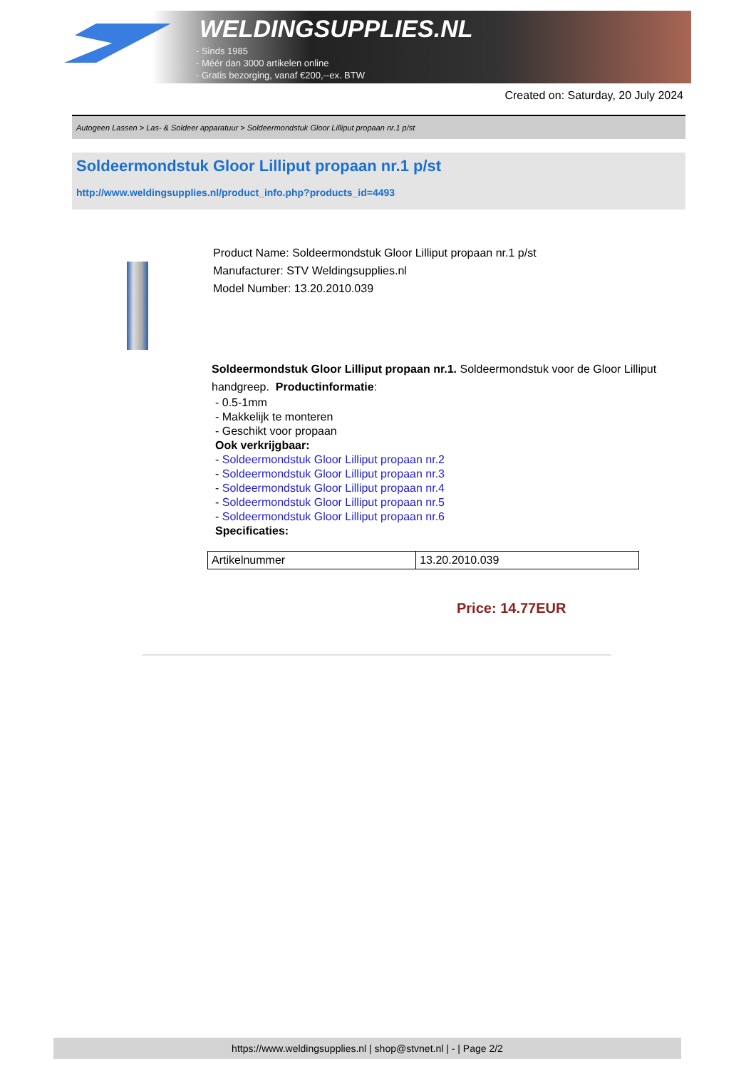WELDINGSUPPLIES.NL
- Sinds 1985
- Méér dan 3000 artikelen online
- Gratis bezorging, vanaf €200,--ex. BTW
Created on: Saturday, 20 July 2024
Autogeen Lassen > Las- & Soldeer apparatuur > Soldeermondstuk Gloor Lilliput propaan nr.1 p/st
Soldeermondstuk Gloor Lilliput propaan nr.1 p/st
http://www.weldingsupplies.nl/product_info.php?products_id=4493
Product Name: Soldeermondstuk Gloor Lilliput propaan nr.1 p/st
Manufacturer: STV Weldingsupplies.nl
Model Number: 13.20.2010.039
Soldeermondstuk Gloor Lilliput propaan nr.1. Soldeermondstuk voor de Gloor Lilliput handgreep. Productinformatie:
- 0.5-1mm
- Makkelijk te monteren
- Geschikt voor propaan
Ook verkrijgbaar:
- Soldeermondstuk Gloor Lilliput propaan nr.2
- Soldeermondstuk Gloor Lilliput propaan nr.3
- Soldeermondstuk Gloor Lilliput propaan nr.4
- Soldeermondstuk Gloor Lilliput propaan nr.5
- Soldeermondstuk Gloor Lilliput propaan nr.6
Specificaties:
| Artikelnummer | 13.20.2010.039 |
Price: 14.77EUR
https://www.weldingsupplies.nl | shop@stvnet.nl | - | Page 2/2